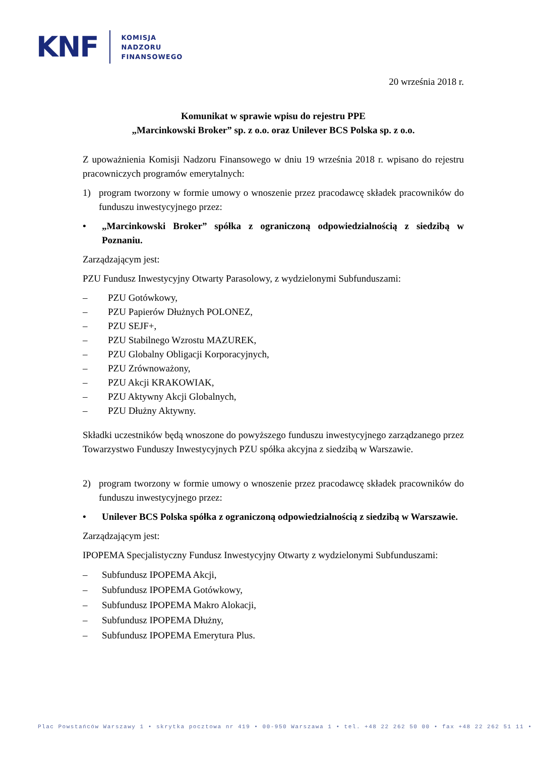KNF
KOMISJA
NADZORU
FINANSOWEGO
20 września 2018 r.
Komunikat w sprawie wpisu do rejestru PPE
„Marcinkowski Broker” sp. z o.o. oraz Unilever BCS Polska sp. z o.o.
Z upoważnienia Komisji Nadzoru Finansowego w dniu 19 września 2018 r. wpisano do rejestru pracowniczych programów emerytalnych:
1) program tworzony w formie umowy o wnoszenie przez pracodawcę składek pracowników do funduszu inwestycyjnego przez:
• „Marcinkowski Broker” spółka z ograniczoną odpowiedzialnością z siedzibą w Poznaniu.
Zarządzającym jest:
PZU Fundusz Inwestycyjny Otwarty Parasolowy, z wydzielonymi Subfunduszami:
– PZU Gotówkowy,
– PZU Papierów Dłużnych POLONEZ,
– PZU SEJF+,
– PZU Stabilnego Wzrostu MAZUREK,
– PZU Globalny Obligacji Korporacyjnych,
– PZU Zrównoważony,
– PZU Akcji KRAKOWIAK,
– PZU Aktywny Akcji Globalnych,
– PZU Dłużny Aktywny.
Składki uczestników będą wnoszone do powyższego funduszu inwestycyjnego zarządzanego przez Towarzystwo Funduszy Inwestycyjnych PZU spółka akcyjna z siedzibą w Warszawie.
2) program tworzony w formie umowy o wnoszenie przez pracodawcę składek pracowników do funduszu inwestycyjnego przez:
• Unilever BCS Polska spółka z ograniczoną odpowiedzialnością z siedzibą w Warszawie.
Zarządzającym jest:
IPOPEMA Specjalistyczny Fundusz Inwestycyjny Otwarty z wydzielonymi Subfunduszami:
– Subfundusz IPOPEMA Akcji,
– Subfundusz IPOPEMA Gotówkowy,
– Subfundusz IPOPEMA Makro Alokacji,
– Subfundusz IPOPEMA Dłużny,
– Subfundusz IPOPEMA Emerytura Plus.
Plac Powstańców Warszawy 1 • skrytka pocztowa nr 419 • 00-950 Warszawa 1 • tel. +48 22 262 50 00 • fax +48 22 262 51 11 •